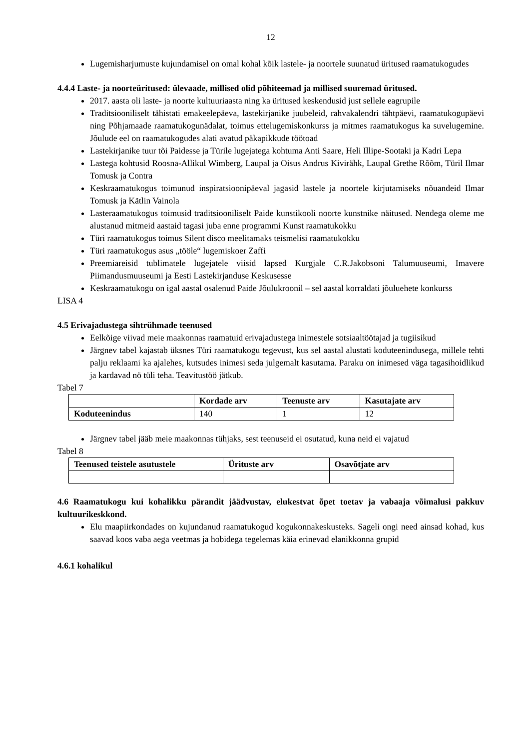12
Lugemisharjumuste kujundamisel on omal kohal kõik lastele- ja noortele suunatud üritused raamatukogudes
4.4.4 Laste- ja noorteüritused: ülevaade, millised olid põhiteemad ja millised suuremad üritused.
2017. aasta oli laste- ja noorte kultuuriaasta ning ka üritused keskendusid just sellele eagrupile
Traditsiooniliselt tähistati emakeelepäeva, lastekirjanike juubeleid, rahvakalendri tähtpäevi, raamatukogupäevi ning Põhjamaade raamatukogunädalat, toimus ettelugemiskonkurss ja mitmes raamatukogus ka suvelugemine. Jõulude eel on raamatukogudes alati avatud päkapikkude töötoad
Lastekirjanike tuur tõi Paidesse ja Türile lugejatega kohtuma Anti Saare, Heli Illipe-Sootaki ja Kadri Lepa
Lastega kohtusid Roosna-Allikul Wimberg, Laupal ja Oisus Andrus Kivirähk, Laupal Grethe Rõõm, Türil Ilmar Tomusk ja Contra
Keskraamatukogus toimunud inspiratsioonipäeval jagasid lastele ja noortele kirjutamiseks nõuandeid Ilmar Tomusk ja Kätlin Vainola
Lasteraamatukogus toimusid traditsiooniliselt Paide kunstikooli noorte kunstnike näitused. Nendega oleme me alustanud mitmeid aastaid tagasi juba enne programmi Kunst raamatukokku
Türi raamatukogus toimus Silent disco meelitamaks teismelisi raamatukokku
Türi raamatukogus asus „tööle“ lugemiskoer Zaffi
Preemiareisid tublimatele lugejatele viisid lapsed Kurgjale C.R.Jakobsoni Talumuuseumi, Imavere Piimandusmuuseumi ja Eesti Lastekirjanduse Keskusesse
Keskraamatukogu on igal aastal osalenud Paide Jõulukroonil – sel aastal korraldati jõuluehete konkurss
LISA 4
4.5 Erivajadustega sihtrühmade teenused
Eelkõige viivad meie maakonnas raamatuid erivajadustega inimestele sotsiaaltöötajad ja tugiisikud
Järgnev tabel kajastab üksnes Türi raamatukogu tegevust, kus sel aastal alustati koduteenindusega, millele tehti palju reklaami ka ajalehes, kutsudes inimesi seda julgemalt kasutama. Paraku on inimesed väga tagasihoidlikud ja kardavad nö tüli teha. Teavitustöö jätkub.
Tabel 7
| | Kordade arv | Teenuste arv | Kasutajate arv |
| --- | --- | --- | --- |
| Koduteenindus | 140 | 1 | 12 |
Järgnev tabel jääb meie maakonnas tühjaks, sest teenuseid ei osutatud, kuna neid ei vajatud
Tabel 8
| Teenused teistele asutustele | Ürituste arv | Osavõtjate arv |
| --- | --- | --- |
4.6 Raamatukogu kui kohalikku pärandit jäädvustav, elukestvat õpet toetav ja vabaaja võimalusi pakkuv kultuurikeskkond.
Elu maapiirkondades on kujundanud raamatukogud kogukonnakeskusteks. Sageli ongi need ainsad kohad, kus saavad koos vaba aega veetmas ja hobidega tegelemas käia erinevad elanikkonna grupid
4.6.1 kohalikul